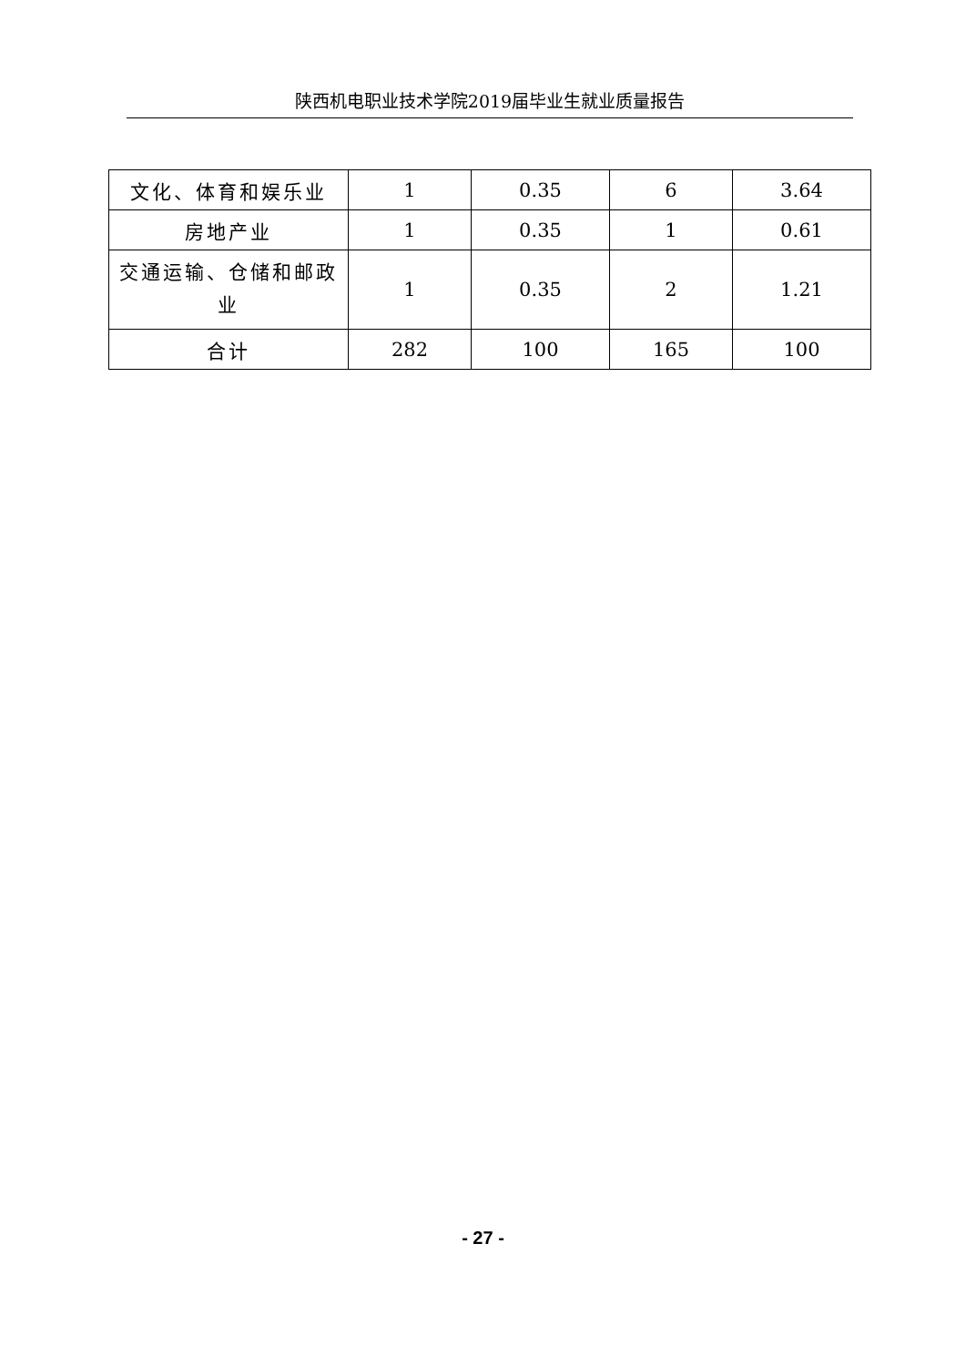陕西机电职业技术学院2019届毕业生就业质量报告
| 文化、体育和娱乐业 | 1 | 0.35 | 6 | 3.64 |
| 房地产业 | 1 | 0.35 | 1 | 0.61 |
| 交通运输、仓储和邮政业 | 1 | 0.35 | 2 | 1.21 |
| 合计 | 282 | 100 | 165 | 100 |
- 27 -